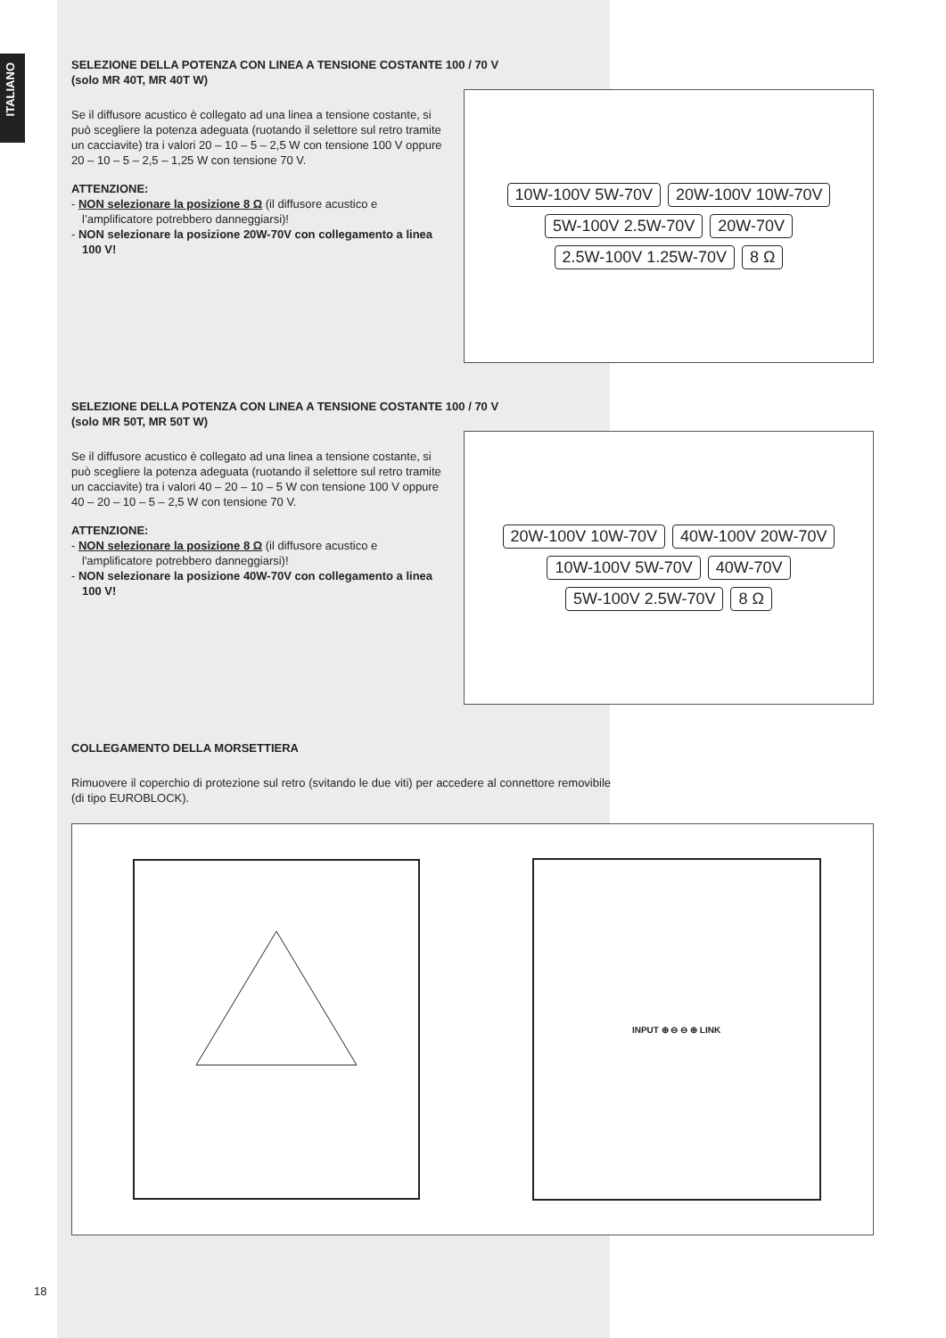ITALIANO
SELEZIONE DELLA POTENZA CON LINEA A TENSIONE COSTANTE 100 / 70 V
(solo MR 40T, MR 40T W)
Se il diffusore acustico è collegato ad una linea a tensione costante, si può scegliere la potenza adeguata (ruotando il selettore sul retro tramite un cacciavite) tra i valori 20 – 10 – 5 – 2,5 W con tensione 100 V oppure 20 – 10 – 5 – 2,5 – 1,25 W con tensione 70 V.
ATTENZIONE:
- NON selezionare la posizione 8 Ω (il diffusore acustico e l’amplificatore potrebbero danneggiarsi)!
- NON selezionare la posizione 20W-70V con collegamento a linea 100 V!
10W-100V 5W-70V 20W-100V 10W-70V 5W-100V 2.5W-70V 20W-70V 2.5W-100V 1.25W-70V 8 Ω
SELEZIONE DELLA POTENZA CON LINEA A TENSIONE COSTANTE 100 / 70 V
(solo MR 50T, MR 50T W)
Se il diffusore acustico è collegato ad una linea a tensione costante, si può scegliere la potenza adeguata (ruotando il selettore sul retro tramite un cacciavite) tra i valori 40 – 20 – 10 – 5 W con tensione 100 V oppure 40 – 20 – 10 – 5 – 2,5 W con tensione 70 V.
ATTENZIONE:
- NON selezionare la posizione 8 Ω (il diffusore acustico e l'amplificatore potrebbero danneggiarsi)!
- NON selezionare la posizione 40W-70V con collegamento a linea 100 V!
20W-100V 10W-70V 40W-100V 20W-70V 10W-100V 5W-70V 40W-70V 5W-100V 2.5W-70V 8 Ω
COLLEGAMENTO DELLA MORSETTIERA
Rimuovere il coperchio di protezione sul retro (svitando le due viti) per accedere al connettore removibile (di tipo EUROBLOCK).
INPUT ⊕ ⊖ ⊖ ⊕ LINK
18